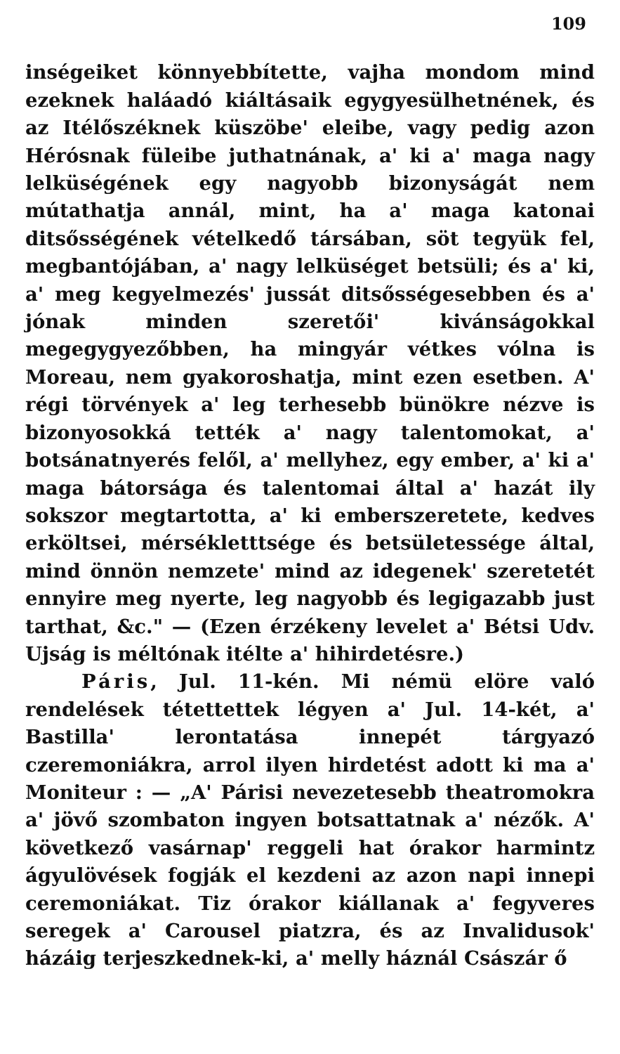109
inségeiket könnyebbítette, vajha mondom mind ezeknek haláadó kiáltásaik egygyesülhetnének, és az Itélőszéknek küszöbe' eleibe, vagy pedig azon Hérósnak füleibe juthatnának, a' ki a' maga nagy lelküségének egy nagyobb bizonyságát nem mútathatja annál, mint, ha a' maga katonai ditsősségének vételkedő társában, söt tegyük fel, megbantójában, a' nagy lelküséget betsüli; és a' ki, a' meg kegyelmezés' jussát ditsősségesebben és a' jónak minden szeretői' kivánságokkal megegygyezőbben, ha mingyár vétkes vólna is Moreau, nem gyakoroshatja, mint ezen esetben. A' régi törvények a' leg terhesebb bünökre nézve is bizonyosokká tették a' nagy talentomokat, a' botsánatnyerés felől, a' mellyhez, egy ember, a' ki a' maga bátorsága és talentomai által a' hazát ily sokszor megtartotta, a' ki emberszeretete, kedves erköltsei, mérsékletttsége és betsületessége által, mind önnön nemzete' mind az idegenek' szeretetét ennyire meg nyerte, leg nagyobb és legigazabb just tarthat, &c." — (Ezen érzékeny levelet a' Bétsi Udv. Ujság is méltónak itélte a' hihirdetésre.)
Páris, Jul. 11-kén. Mi némü elöre való rendelések tétettettek légyen a' Jul. 14-két, a' Bastilla' lerontatása innepét tárgyazó czeremoniákra, arrol ilyen hirdetést adott ki ma a' Moniteur : — „A' Párisi nevezetesebb theatromokra a' jövő szombaton ingyen botsattatnak a' nézők. A' következő vasárnap' reggeli hat órakor harmintz ágyulövések fogják el kezdeni az azon napi innepi ceremoniákat. Tiz órakor kiállanak a' fegyveres seregek a' Carousel piatzra, és az Invalidusok' házáig terjeszkednek-ki, a' melly háznál Császár ő